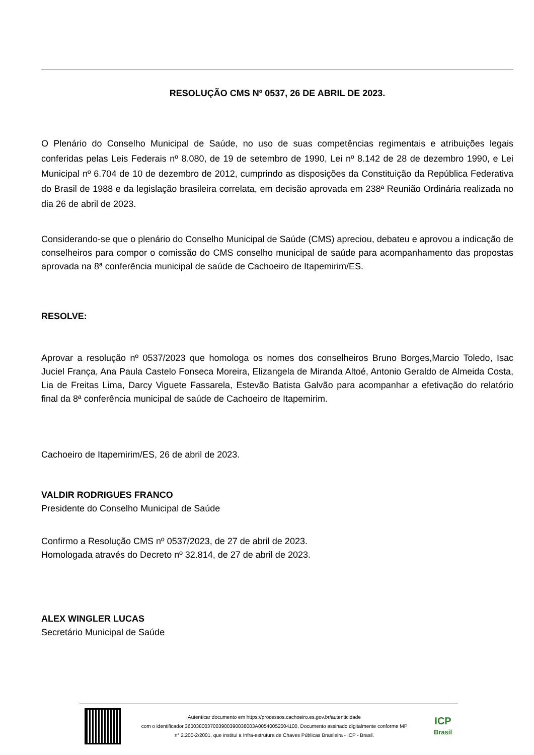RESOLUÇÃO CMS Nº 0537, 26 DE ABRIL DE 2023.
O Plenário do Conselho Municipal de Saúde, no uso de suas competências regimentais e atribuições legais conferidas pelas Leis Federais nº 8.080, de 19 de setembro de 1990, Lei nº 8.142 de 28 de dezembro 1990, e Lei Municipal nº 6.704 de 10 de dezembro de 2012, cumprindo as disposições da Constituição da República Federativa do Brasil de 1988 e da legislação brasileira correlata, em decisão aprovada em 238ª Reunião Ordinária realizada no dia 26 de abril de 2023.
Considerando-se que o plenário do Conselho Municipal de Saúde (CMS) apreciou, debateu e aprovou a indicação de conselheiros para compor o comissão do CMS conselho municipal de saúde para acompanhamento das propostas aprovada na 8ª conferência municipal de saúde de Cachoeiro de Itapemirim/ES.
RESOLVE:
Aprovar a resolução nº 0537/2023 que homologa os nomes dos conselheiros Bruno Borges,Marcio Toledo, Isac Juciel França, Ana Paula Castelo Fonseca Moreira, Elizangela de Miranda Altoé, Antonio Geraldo de Almeida Costa, Lia de Freitas Lima, Darcy Viguete Fassarela, Estevão Batista Galvão para acompanhar a efetivação do relatório final da 8ª conferência municipal de saúde de Cachoeiro de Itapemirim.
Cachoeiro de Itapemirim/ES, 26 de abril de 2023.
VALDIR RODRIGUES FRANCO
Presidente do Conselho Municipal de Saúde
Confirmo a Resolução CMS nº 0537/2023, de 27 de abril de 2023.
Homologada através do Decreto nº 32.814, de 27 de abril de 2023.
ALEX WINGLER LUCAS
Secretário Municipal de Saúde
Autenticar documento em https://processos.cachoeiro.es.gov.br/autenticidade
com o identificador 3600380037003900390038003A00540052004100, Documento assinado digitalmente conforme MP
n° 2.200-2/2001, que institui a Infra-estrutura de Chaves Públicas Brasileira - ICP - Brasil.
ICP
Brasil